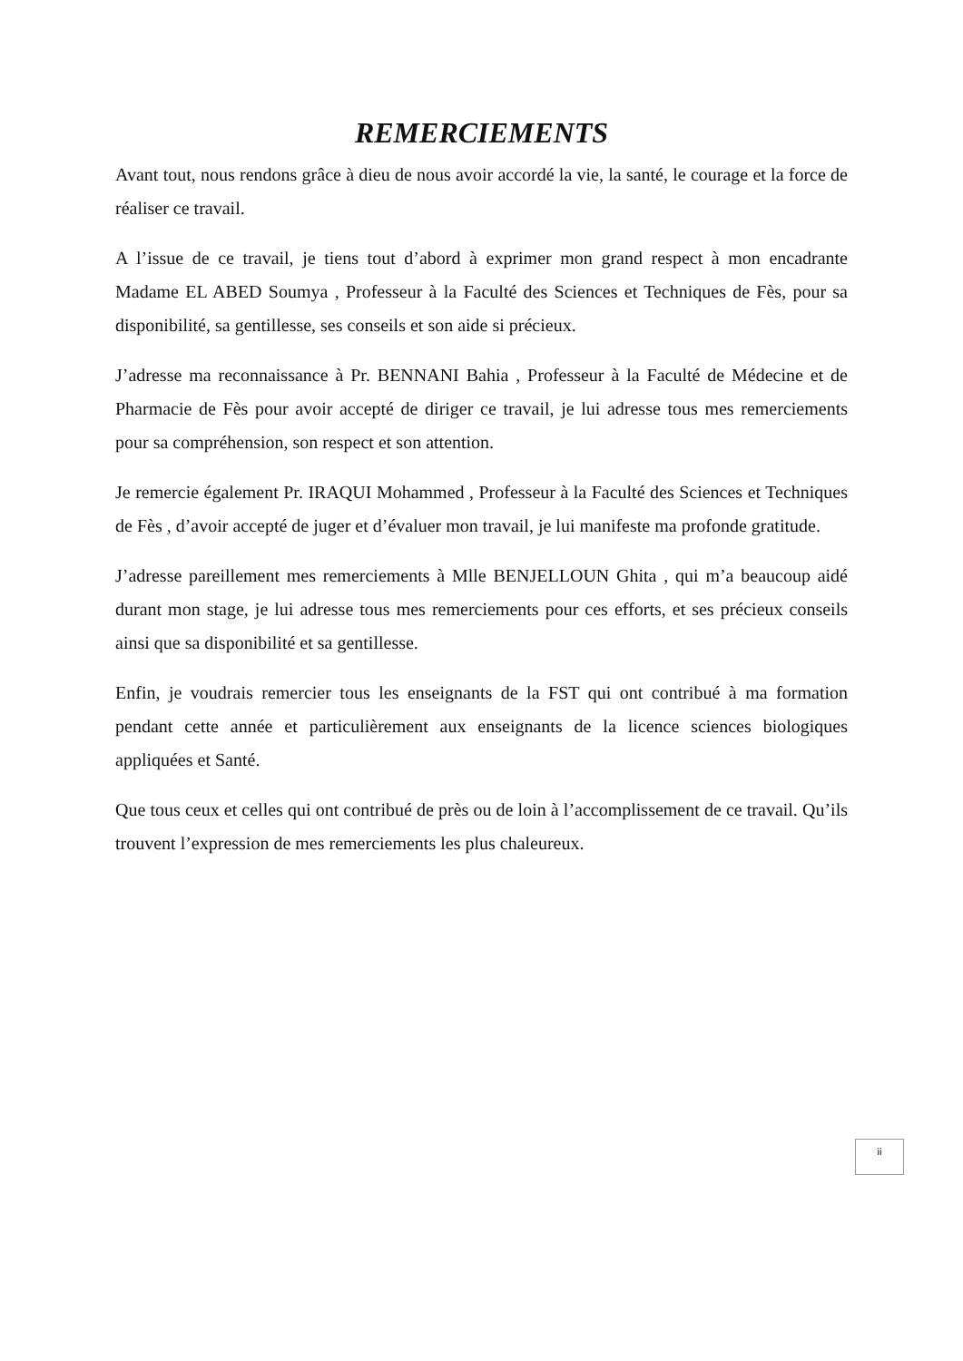REMERCIEMENTS
Avant tout, nous rendons grâce à dieu de nous avoir accordé la vie, la santé, le courage et la force de réaliser ce travail.
A l’issue de ce travail, je tiens tout d’abord à exprimer mon grand respect à mon encadrante Madame EL ABED Soumya , Professeur à la Faculté des Sciences et Techniques de Fès, pour sa disponibilité, sa gentillesse, ses conseils et son aide si précieux.
J’adresse ma reconnaissance à Pr. BENNANI Bahia , Professeur à la Faculté de Médecine et de Pharmacie de Fès pour avoir accepté de diriger ce travail, je lui adresse tous mes remerciements pour sa compréhension, son respect et son attention.
Je remercie également Pr. IRAQUI Mohammed , Professeur à la Faculté des Sciences et Techniques de Fès , d’avoir accepté de juger et d’évaluer mon travail, je lui manifeste ma profonde gratitude.
J’adresse pareillement mes remerciements à Mlle BENJELLOUN Ghita , qui m’a beaucoup aidé durant mon stage, je lui adresse tous mes remerciements pour ces efforts, et ses précieux conseils ainsi que sa disponibilité et sa gentillesse.
Enfin, je voudrais remercier tous les enseignants de la FST qui ont contribué à ma formation pendant cette année et particulièrement aux enseignants de la licence sciences biologiques appliquées et Santé.
Que tous ceux et celles qui ont contribué de près ou de loin à l’accomplissement de ce travail. Qu’ils trouvent l’expression de mes remerciements les plus chaleureux.
ii